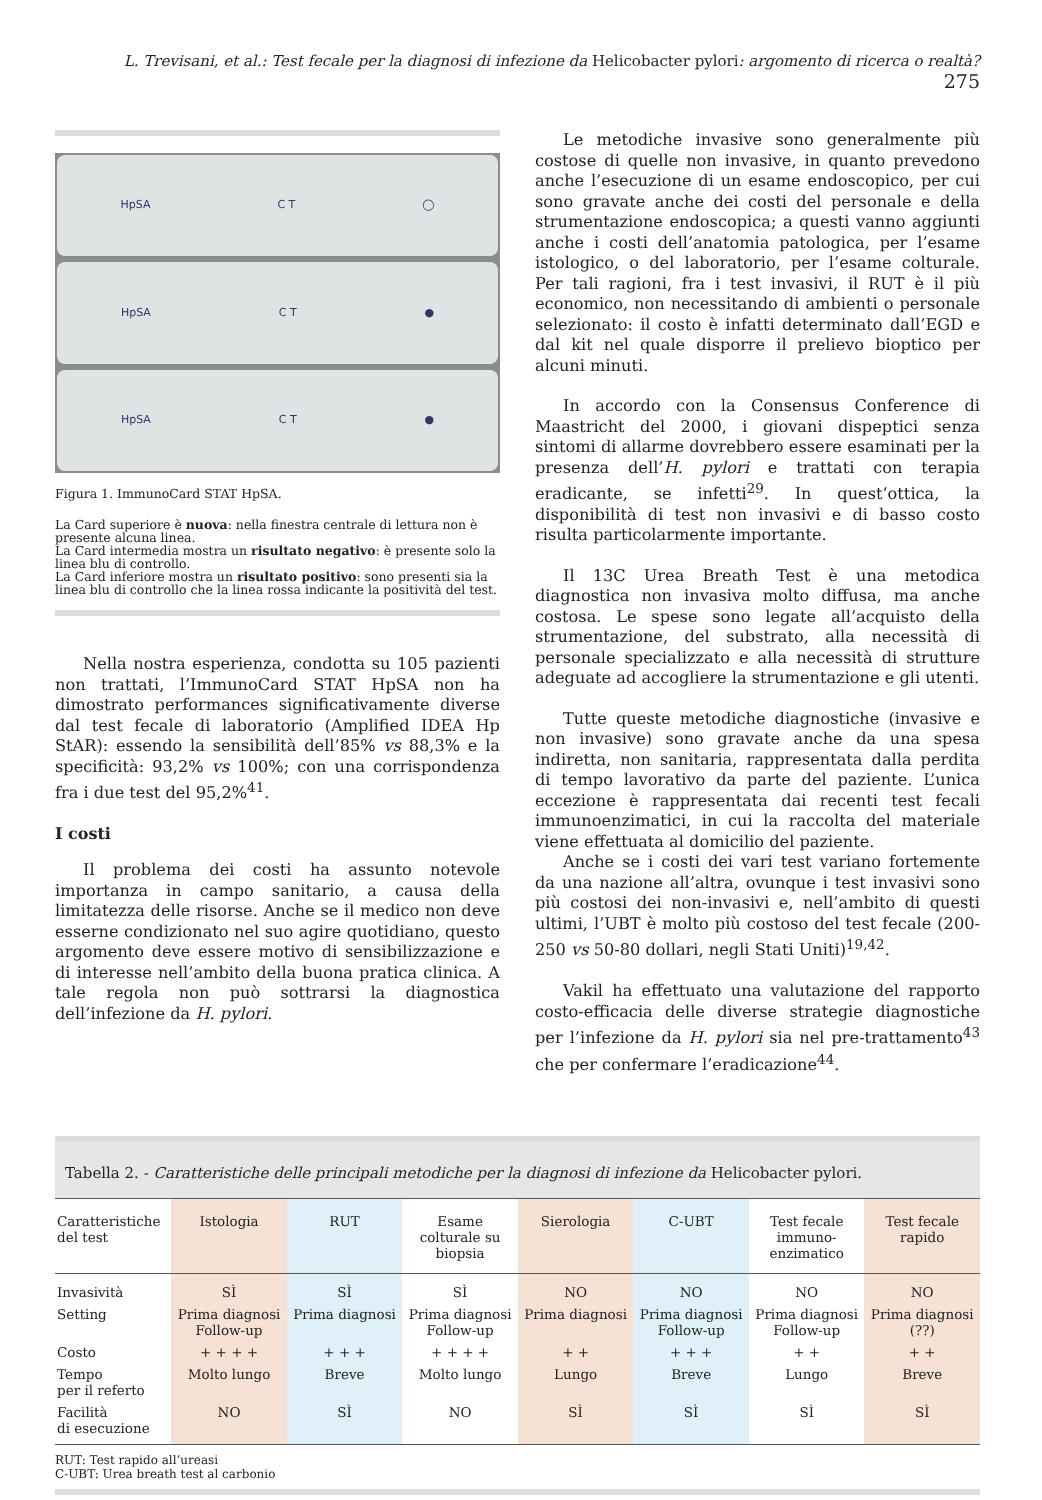L. Trevisani, et al.: Test fecale per la diagnosi di infezione da Helicobacter pylori: argomento di ricerca o realtà? 275
HpSA C T ◯
HpSA C T ●
HpSA C T ●
Figura 1. ImmunoCard STAT HpSA.
La Card superiore è nuova: nella finestra centrale di lettura non è presente alcuna linea.
La Card intermedia mostra un risultato negativo: è presente solo la linea blu di controllo.
La Card inferiore mostra un risultato positivo: sono presenti sia la linea blu di controllo che la linea rossa indicante la positività del test.
Nella nostra esperienza, condotta su 105 pazienti non trattati, l’ImmunoCard STAT HpSA non ha dimostrato performances significativamente diverse dal test fecale di laboratorio (Amplified IDEA Hp StAR): essendo la sensibilità dell’85% vs 88,3% e la specificità: 93,2% vs 100%; con una corrispondenza fra i due test del 95,2%<sup>41</sup>.
I costi
Il problema dei costi ha assunto notevole importanza in campo sanitario, a causa della limitatezza delle risorse. Anche se il medico non deve esserne condizionato nel suo agire quotidiano, questo argomento deve essere motivo di sensibilizzazione e di interesse nell’ambito della buona pratica clinica. A tale regola non può sottrarsi la diagnostica dell’infezione da H. pylori.
Le metodiche invasive sono generalmente più costose di quelle non invasive, in quanto prevedono anche l’esecuzione di un esame endoscopico, per cui sono gravate anche dei costi del personale e della strumentazione endoscopica; a questi vanno aggiunti anche i costi dell’anatomia patologica, per l’esame istologico, o del laboratorio, per l’esame colturale. Per tali ragioni, fra i test invasivi, il RUT è il più economico, non necessitando di ambienti o personale selezionato: il costo è infatti determinato dall’EGD e dal kit nel quale disporre il prelievo bioptico per alcuni minuti.
In accordo con la Consensus Conference di Maastricht del 2000, i giovani dispeptici senza sintomi di allarme dovrebbero essere esaminati per la presenza dell’H. pylori e trattati con terapia eradicante, se infetti<sup>29</sup>. In quest’ottica, la disponibilità di test non invasivi e di basso costo risulta particolarmente importante.
Il 13C Urea Breath Test è una metodica diagnostica non invasiva molto diffusa, ma anche costosa. Le spese sono legate all’acquisto della strumentazione, del substrato, alla necessità di personale specializzato e alla necessità di strutture adeguate ad accogliere la strumentazione e gli utenti.
Tutte queste metodiche diagnostiche (invasive e non invasive) sono gravate anche da una spesa indiretta, non sanitaria, rappresentata dalla perdita di tempo lavorativo da parte del paziente. L’unica eccezione è rappresentata dai recenti test fecali immunoenzimatici, in cui la raccolta del materiale viene effettuata al domicilio del paziente.
Anche se i costi dei vari test variano fortemente da una nazione all’altra, ovunque i test invasivi sono più costosi dei non-invasivi e, nell’ambito di questi ultimi, l’UBT è molto più costoso del test fecale (200-250 vs 50-80 dollari, negli Stati Uniti)<sup>19,42</sup>.
Vakil ha effettuato una valutazione del rapporto costo-efficacia delle diverse strategie diagnostiche per l’infezione da H. pylori sia nel pre-trattamento<sup>43</sup> che per confermare l’eradicazione<sup>44</sup>.
Tabella 2. - Caratteristiche delle principali metodiche per la diagnosi di infezione da Helicobacter pylori.
| Caratteristiche del test | Istologia | RUT | Esame colturale su biopsia | Sierologia | C-UBT | Test fecale immuno- enzimatico | Test fecale rapido |
| --- | --- | --- | --- | --- | --- | --- | --- |
| Invasività | SÌ | SÌ | SÌ | NO | NO | NO | NO |
| Setting | Prima diagnosi Follow-up | Prima diagnosi | Prima diagnosi Follow-up | Prima diagnosi | Prima diagnosi Follow-up | Prima diagnosi Follow-up | Prima diagnosi (??) |
| Costo | + + + + | + + + | + + + + | + + | + + + | + + | + + |
| Tempo per il referto | Molto lungo | Breve | Molto lungo | Lungo | Breve | Lungo | Breve |
| Facilità di esecuzione | NO | SÌ | NO | SÌ | SÌ | SÌ | SÌ |
RUT: Test rapido all’ureasi
C-UBT: Urea breath test al carbonio